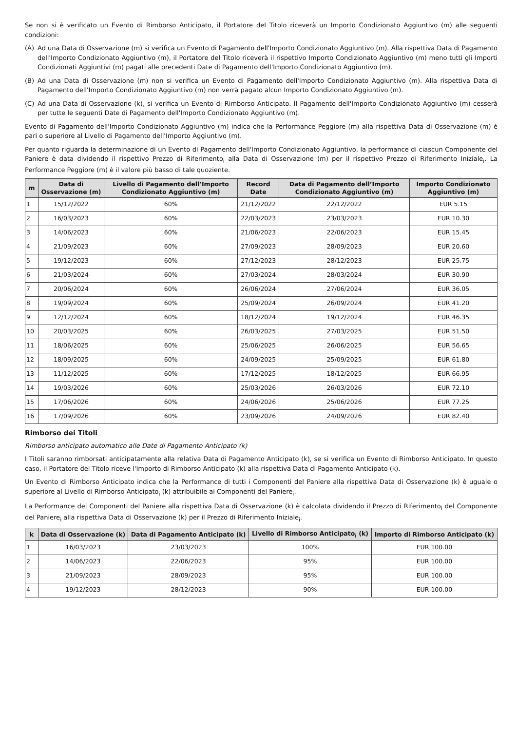Se non si è verificato un Evento di Rimborso Anticipato, il Portatore del Titolo riceverà un Importo Condizionato Aggiuntivo (m) alle seguenti condizioni:
(A) Ad una Data di Osservazione (m) si verifica un Evento di Pagamento dell'Importo Condizionato Aggiuntivo (m). Alla rispettiva Data di Pagamento dell'Importo Condizionato Aggiuntivo (m), il Portatore del Titolo riceverà il rispettivo Importo Condizionato Aggiuntivo (m) meno tutti gli Importi Condizionati Aggiuntivi (m) pagati alle precedenti Date di Pagamento dell'Importo Condizionato Aggiuntivo (m).
(B) Ad una Data di Osservazione (m) non si verifica un Evento di Pagamento dell'Importo Condizionato Aggiuntivo (m). Alla rispettiva Data di Pagamento dell'Importo Condizionato Aggiuntivo (m) non verrà pagato alcun Importo Condizionato Aggiuntivo (m).
(C) Ad una Data di Osservazione (k), si verifica un Evento di Rimborso Anticipato. Il Pagamento dell'Importo Condizionato Aggiuntivo (m) cesserà per tutte le seguenti Date di Pagamento dell'Importo Condizionato Aggiuntivo (m).
Evento di Pagamento dell'Importo Condizionato Aggiuntivo (m) indica che la Performance Peggiore (m) alla rispettiva Data di Osservazione (m) è pari o superiore al Livello di Pagamento dell'Importo Aggiuntivo (m).
Per quanto riguarda la determinazione di un Evento di Pagamento dell'Importo Condizionato Aggiuntivo, la performance di ciascun Componente del Paniere è data dividendo il rispettivo Prezzo di Riferimento<sub>i</sub> alla Data di Osservazione (m) per il rispettivo Prezzo di Riferimento Iniziale<sub>i</sub>. La Performance Peggiore (m) è il valore più basso di tale quoziente.
| m | Data di Osservazione (m) | Livello di Pagamento dell’Importo Condizionato Aggiuntivo (m) | Record Date | Data di Pagamento dell’Importo Condizionato Aggiuntivo (m) | Importo Condizionato Aggiuntivo (m) |
| --- | --- | --- | --- | --- | --- |
| 1 | 15/12/2022 | 60% | 21/12/2022 | 22/12/2022 | EUR 5.15 |
| 2 | 16/03/2023 | 60% | 22/03/2023 | 23/03/2023 | EUR 10.30 |
| 3 | 14/06/2023 | 60% | 21/06/2023 | 22/06/2023 | EUR 15.45 |
| 4 | 21/09/2023 | 60% | 27/09/2023 | 28/09/2023 | EUR 20.60 |
| 5 | 19/12/2023 | 60% | 27/12/2023 | 28/12/2023 | EUR 25.75 |
| 6 | 21/03/2024 | 60% | 27/03/2024 | 28/03/2024 | EUR 30.90 |
| 7 | 20/06/2024 | 60% | 26/06/2024 | 27/06/2024 | EUR 36.05 |
| 8 | 19/09/2024 | 60% | 25/09/2024 | 26/09/2024 | EUR 41.20 |
| 9 | 12/12/2024 | 60% | 18/12/2024 | 19/12/2024 | EUR 46.35 |
| 10 | 20/03/2025 | 60% | 26/03/2025 | 27/03/2025 | EUR 51.50 |
| 11 | 18/06/2025 | 60% | 25/06/2025 | 26/06/2025 | EUR 56.65 |
| 12 | 18/09/2025 | 60% | 24/09/2025 | 25/09/2025 | EUR 61.80 |
| 13 | 11/12/2025 | 60% | 17/12/2025 | 18/12/2025 | EUR 66.95 |
| 14 | 19/03/2026 | 60% | 25/03/2026 | 26/03/2026 | EUR 72.10 |
| 15 | 17/06/2026 | 60% | 24/06/2026 | 25/06/2026 | EUR 77.25 |
| 16 | 17/09/2026 | 60% | 23/09/2026 | 24/09/2026 | EUR 82.40 |
Rimborso dei Titoli
Rimborso anticipato automatico alle Date di Pagamento Anticipato (k)
I Titoli saranno rimborsati anticipatamente alla relativa Data di Pagamento Anticipato (k), se si verifica un Evento di Rimborso Anticipato. In questo caso, il Portatore del Titolo riceve l'Importo di Rimborso Anticipato (k) alla rispettiva Data di Pagamento Anticipato (k).
Un Evento di Rimborso Anticipato indica che la Performance di tutti i Componenti del Paniere alla rispettiva Data di Osservazione (k) è uguale o superiore al Livello di Rimborso Anticipato<sub>i</sub> (k) attribuibile ai Componenti del Paniere<sub>i</sub>.
La Performance dei Componenti del Paniere alla rispettiva Data di Osservazione (k) è calcolata dividendo il Prezzo di Riferimento<sub>i</sub> del Componente del Paniere<sub>i</sub> alla rispettiva Data di Osservazione (k) per il Prezzo di Riferimento Iniziale<sub>i</sub>.
| k | Data di Osservazione (k) | Data di Pagamento Anticipato (k) | Livello di Rimborso Anticipato<sub>i</sub> (k) | Importo di Rimborso Anticipato (k) |
| --- | --- | --- | --- | --- |
| 1 | 16/03/2023 | 23/03/2023 | 100% | EUR 100.00 |
| 2 | 14/06/2023 | 22/06/2023 | 95% | EUR 100.00 |
| 3 | 21/09/2023 | 28/09/2023 | 95% | EUR 100.00 |
| 4 | 19/12/2023 | 28/12/2023 | 90% | EUR 100.00 |